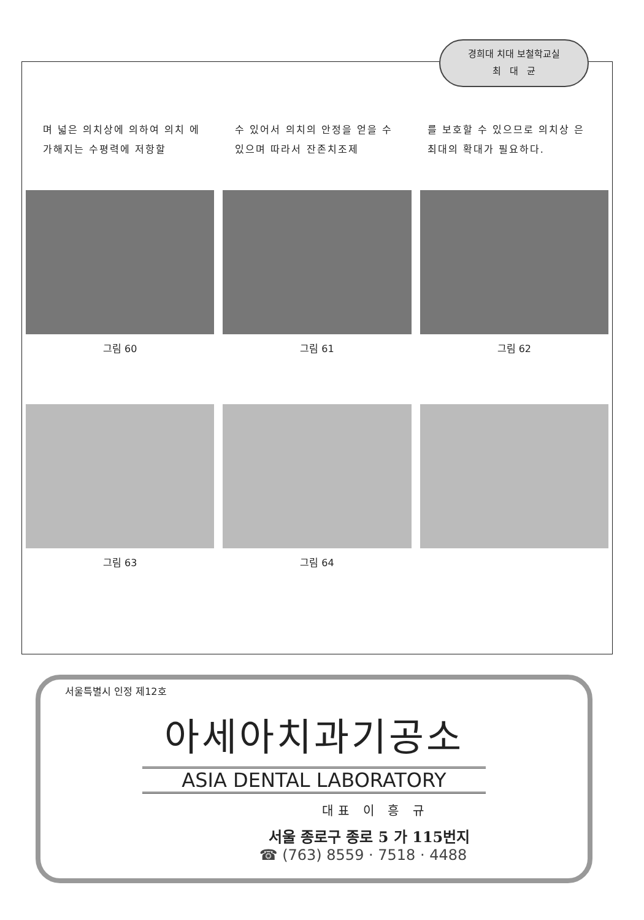경희대 치대 보철학교실
최 대 균
며 넓은 의치상에 의하여 의치 에 가해지는 수평력에 저항할
수 있어서 의치의 안정을 얻을 수 있으며 따라서 잔존치조제
를 보호할 수 있으므로 의치상 은 최대의 확대가 필요하다.
그림 60
그림 61
그림 62
그림 63
그림 64
서울특별시 인정 제12호
아세아치과기공소
ASIA DENTAL LABORATORY
대표 이 흥 규
서울 종로구 종로 5 가 115번지
☎ (763) 8559 · 7518 · 4488